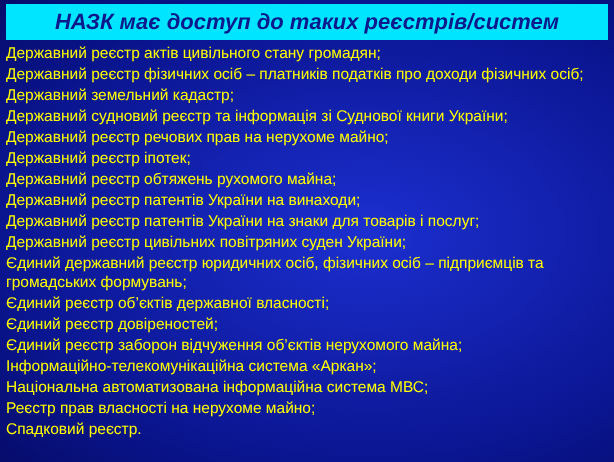НАЗК має доступ до таких реєстрів/систем
Державний реєстр актів цивільного стану громадян;
Державний реєстр фізичних осіб – платників податків про доходи фізичних осіб;
Державний земельний кадастр;
Державний судновий реєстр та інформація зі Суднової книги України;
Державний реєстр речових прав на нерухоме майно;
Державний реєстр іпотек;
Державний реєстр обтяжень рухомого майна;
Державний реєстр патентів України на винаходи;
Державний реєстр патентів України на знаки для товарів і послуг;
Державний реєстр цивільних повітряних суден України;
Єдиний державний реєстр юридичних осіб, фізичних осіб – підприємців та громадських формувань;
Єдиний реєстр об’єктів державної власності;
Єдиний реєстр довіреностей;
Єдиний реєстр заборон відчуження об’єктів нерухомого майна;
Інформаційно-телекомунікаційна система «Аркан»;
Національна автоматизована інформаційна система МВС;
Реєстр прав власності на нерухоме майно;
Спадковий реєстр.